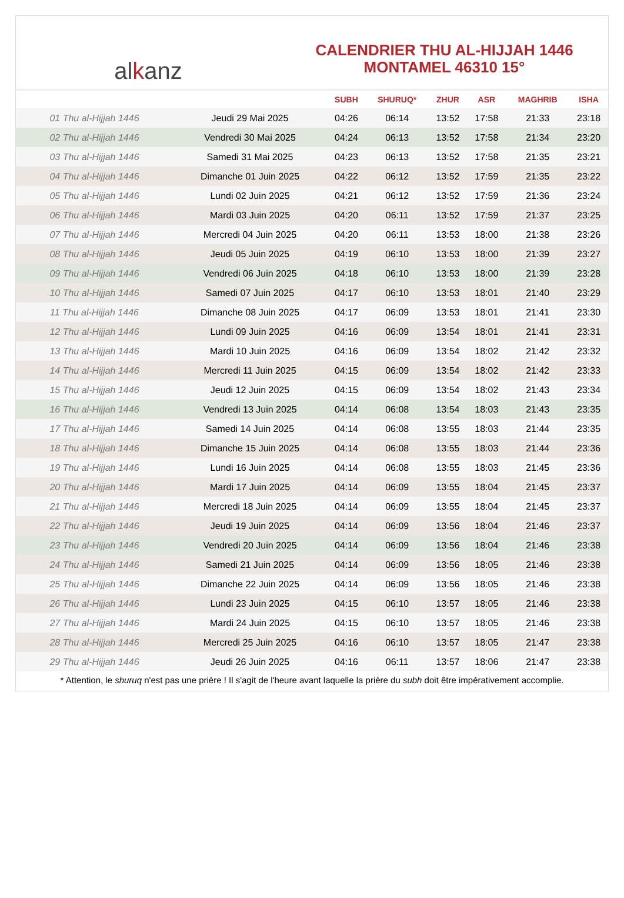al k anz
CALENDRIER THU AL-HIJJAH 1446
MONTAMEL 46310 15°
| | | SUBH | SHURUQ* | ZHUR | ASR | MAGHRIB | ISHA |
| --- | --- | --- | --- | --- | --- | --- | --- |
| 01 Thu al-Hijjah 1446 | Jeudi 29 Mai 2025 | 04:26 | 06:14 | 13:52 | 17:58 | 21:33 | 23:18 |
| 02 Thu al-Hijjah 1446 | Vendredi 30 Mai 2025 | 04:24 | 06:13 | 13:52 | 17:58 | 21:34 | 23:20 |
| 03 Thu al-Hijjah 1446 | Samedi 31 Mai 2025 | 04:23 | 06:13 | 13:52 | 17:58 | 21:35 | 23:21 |
| 04 Thu al-Hijjah 1446 | Dimanche 01 Juin 2025 | 04:22 | 06:12 | 13:52 | 17:59 | 21:35 | 23:22 |
| 05 Thu al-Hijjah 1446 | Lundi 02 Juin 2025 | 04:21 | 06:12 | 13:52 | 17:59 | 21:36 | 23:24 |
| 06 Thu al-Hijjah 1446 | Mardi 03 Juin 2025 | 04:20 | 06:11 | 13:52 | 17:59 | 21:37 | 23:25 |
| 07 Thu al-Hijjah 1446 | Mercredi 04 Juin 2025 | 04:20 | 06:11 | 13:53 | 18:00 | 21:38 | 23:26 |
| 08 Thu al-Hijjah 1446 | Jeudi 05 Juin 2025 | 04:19 | 06:10 | 13:53 | 18:00 | 21:39 | 23:27 |
| 09 Thu al-Hijjah 1446 | Vendredi 06 Juin 2025 | 04:18 | 06:10 | 13:53 | 18:00 | 21:39 | 23:28 |
| 10 Thu al-Hijjah 1446 | Samedi 07 Juin 2025 | 04:17 | 06:10 | 13:53 | 18:01 | 21:40 | 23:29 |
| 11 Thu al-Hijjah 1446 | Dimanche 08 Juin 2025 | 04:17 | 06:09 | 13:53 | 18:01 | 21:41 | 23:30 |
| 12 Thu al-Hijjah 1446 | Lundi 09 Juin 2025 | 04:16 | 06:09 | 13:54 | 18:01 | 21:41 | 23:31 |
| 13 Thu al-Hijjah 1446 | Mardi 10 Juin 2025 | 04:16 | 06:09 | 13:54 | 18:02 | 21:42 | 23:32 |
| 14 Thu al-Hijjah 1446 | Mercredi 11 Juin 2025 | 04:15 | 06:09 | 13:54 | 18:02 | 21:42 | 23:33 |
| 15 Thu al-Hijjah 1446 | Jeudi 12 Juin 2025 | 04:15 | 06:09 | 13:54 | 18:02 | 21:43 | 23:34 |
| 16 Thu al-Hijjah 1446 | Vendredi 13 Juin 2025 | 04:14 | 06:08 | 13:54 | 18:03 | 21:43 | 23:35 |
| 17 Thu al-Hijjah 1446 | Samedi 14 Juin 2025 | 04:14 | 06:08 | 13:55 | 18:03 | 21:44 | 23:35 |
| 18 Thu al-Hijjah 1446 | Dimanche 15 Juin 2025 | 04:14 | 06:08 | 13:55 | 18:03 | 21:44 | 23:36 |
| 19 Thu al-Hijjah 1446 | Lundi 16 Juin 2025 | 04:14 | 06:08 | 13:55 | 18:03 | 21:45 | 23:36 |
| 20 Thu al-Hijjah 1446 | Mardi 17 Juin 2025 | 04:14 | 06:09 | 13:55 | 18:04 | 21:45 | 23:37 |
| 21 Thu al-Hijjah 1446 | Mercredi 18 Juin 2025 | 04:14 | 06:09 | 13:55 | 18:04 | 21:45 | 23:37 |
| 22 Thu al-Hijjah 1446 | Jeudi 19 Juin 2025 | 04:14 | 06:09 | 13:56 | 18:04 | 21:46 | 23:37 |
| 23 Thu al-Hijjah 1446 | Vendredi 20 Juin 2025 | 04:14 | 06:09 | 13:56 | 18:04 | 21:46 | 23:38 |
| 24 Thu al-Hijjah 1446 | Samedi 21 Juin 2025 | 04:14 | 06:09 | 13:56 | 18:05 | 21:46 | 23:38 |
| 25 Thu al-Hijjah 1446 | Dimanche 22 Juin 2025 | 04:14 | 06:09 | 13:56 | 18:05 | 21:46 | 23:38 |
| 26 Thu al-Hijjah 1446 | Lundi 23 Juin 2025 | 04:15 | 06:10 | 13:57 | 18:05 | 21:46 | 23:38 |
| 27 Thu al-Hijjah 1446 | Mardi 24 Juin 2025 | 04:15 | 06:10 | 13:57 | 18:05 | 21:46 | 23:38 |
| 28 Thu al-Hijjah 1446 | Mercredi 25 Juin 2025 | 04:16 | 06:10 | 13:57 | 18:05 | 21:47 | 23:38 |
| 29 Thu al-Hijjah 1446 | Jeudi 26 Juin 2025 | 04:16 | 06:11 | 13:57 | 18:06 | 21:47 | 23:38 |
* Attention, le shuruq n'est pas une prière ! Il s'agit de l'heure avant laquelle la prière du subh doit être impérativement accomplie.